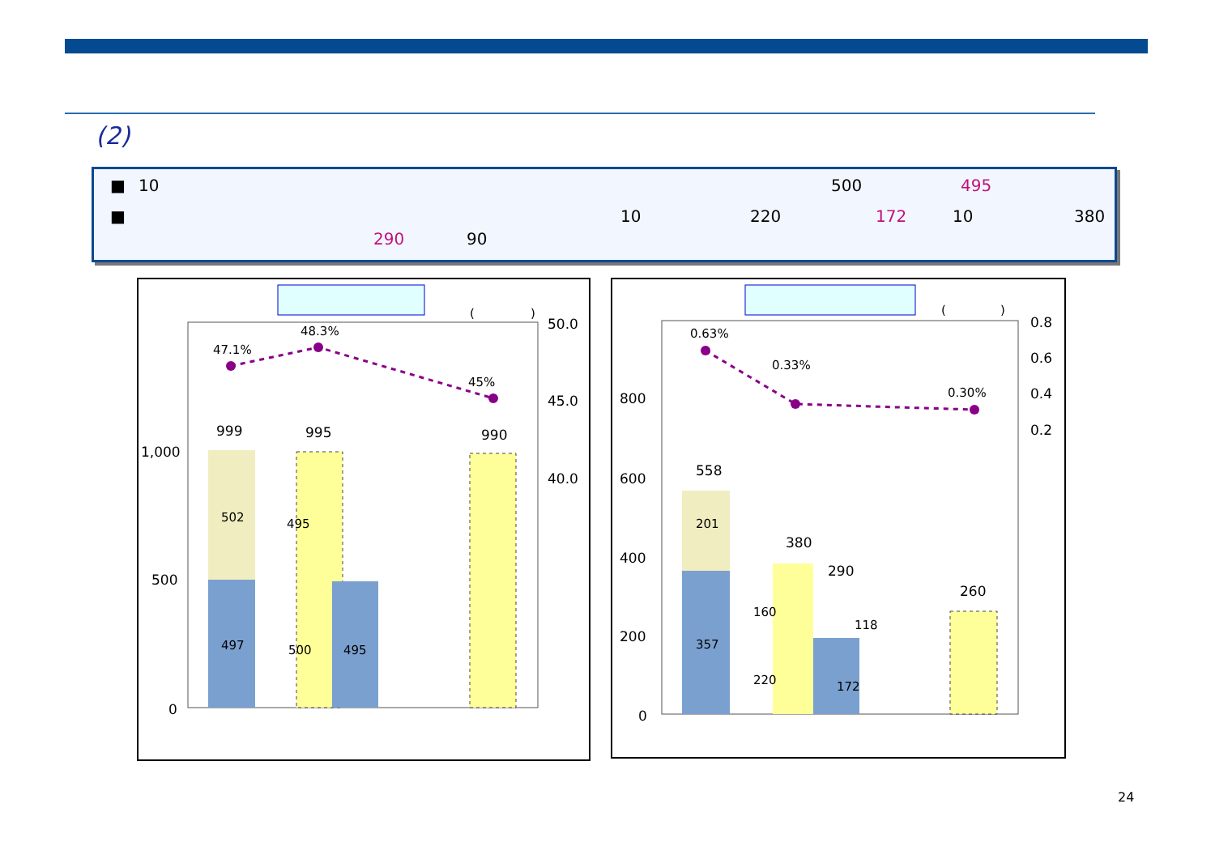(2)
■ 10 500 495
■ 10 220 172 10 380
290 90
47.1%
48.3%
45%
999
995
990
502
495
497
500
495
1,000
500
0
50.0
45.0
40.0
(
)
0.63%
0.33%
0.30%
558
380
290
260
201
357
160
118
220
172
800
600
400
200
0
0.8
0.6
0.4
0.2
(
)
24